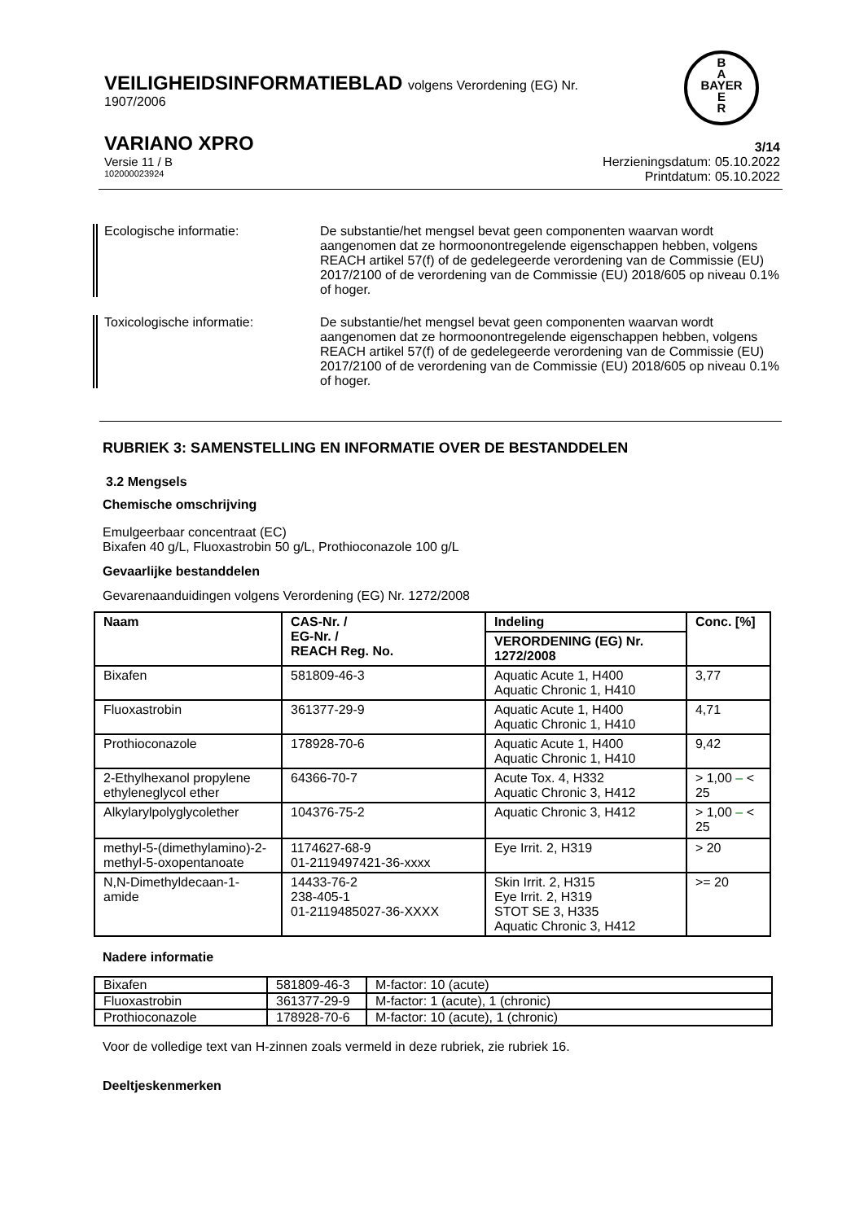VEILIGHEIDSINFORMATIEBLAD volgens Verordening (EG) Nr.
1907/2006
VARIANO XPRO
Versie 11 / B
102000023924
3/14
Herzieningsdatum: 05.10.2022
Printdatum: 05.10.2022
B
A
BAYER
E
R
Ecologische informatie: De substantie/het mengsel bevat geen componenten waarvan wordt aangenomen dat ze hormoonontregelende eigenschappen hebben, volgens REACH artikel 57(f) of de gedelegeerde verordening van de Commissie (EU) 2017/2100 of de verordening van de Commissie (EU) 2018/605 op niveau 0.1% of hoger.
Toxicologische informatie: De substantie/het mengsel bevat geen componenten waarvan wordt aangenomen dat ze hormoonontregelende eigenschappen hebben, volgens REACH artikel 57(f) of de gedelegeerde verordening van de Commissie (EU) 2017/2100 of de verordening van de Commissie (EU) 2018/605 op niveau 0.1% of hoger.
RUBRIEK 3: SAMENSTELLING EN INFORMATIE OVER DE BESTANDDELEN
3.2 Mengsels
Chemische omschrijving
Emulgeerbaar concentraat (EC)
Bixafen 40 g/L, Fluoxastrobin 50 g/L, Prothioconazole 100 g/L
Gevaarlijke bestanddelen
Gevarenaanduidingen volgens Verordening (EG) Nr. 1272/2008
| Naam | CAS-Nr. / EG-Nr. / REACH Reg. No. | Indeling | Conc. [%] |
| --- | --- | --- | --- |
| | | VERORDENING (EG) Nr. 1272/2008 | |
| Bixafen | 581809-46-3 | Aquatic Acute 1, H400 Aquatic Chronic 1, H410 | 3,77 |
| Fluoxastrobin | 361377-29-9 | Aquatic Acute 1, H400 Aquatic Chronic 1, H410 | 4,71 |
| Prothioconazole | 178928-70-6 | Aquatic Acute 1, H400 Aquatic Chronic 1, H410 | 9,42 |
| 2-Ethylhexanol propylene ethyleneglycol ether | 64366-70-7 | Acute Tox. 4, H332 Aquatic Chronic 3, H412 | > 1,00 – < 25 |
| Alkylarylpolyglycolether | 104376-75-2 | Aquatic Chronic 3, H412 | > 1,00 – < 25 |
| methyl-5-(dimethylamino)-2-methyl-5-oxopentanoate | 1174627-68-9 01-2119497421-36-xxxx | Eye Irrit. 2, H319 | > 20 |
| N,N-Dimethyldecaan-1-amide | 14433-76-2 238-405-1 01-2119485027-36-XXXX | Skin Irrit. 2, H315 Eye Irrit. 2, H319 STOT SE 3, H335 Aquatic Chronic 3, H412 | >= 20 |
Nadere informatie
| Bixafen | 581809-46-3 | M-factor: 10 (acute) |
| Fluoxastrobin | 361377-29-9 | M-factor: 1 (acute), 1 (chronic) |
| Prothioconazole | 178928-70-6 | M-factor: 10 (acute), 1 (chronic) |
Voor de volledige text van H-zinnen zoals vermeld in deze rubriek, zie rubriek 16.
Deeltjeskenmerken